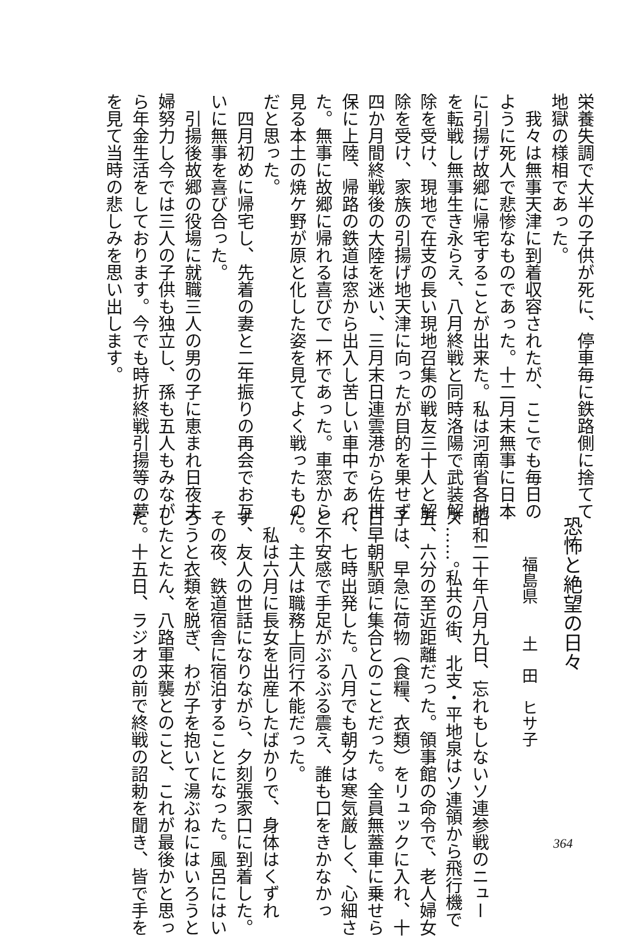栄養失調で大半の子供が死に、停車毎に鉄路側に捨てて
地獄の様相であった。
　我々は無事天津に到着収容されたが、ここでも毎日の
ように死人で悲惨なものであった。十二月末無事に日本
に引揚げ故郷に帰宅することが出来た。私は河南省各地
を転戦し無事生き永らえ、八月終戦と同時洛陽で武装解
除を受け、現地で在支の長い現地召集の戦友三十人と解
除を受け、家族の引揚げ地天津に向ったが目的を果せず
四か月間終戦後の大陸を迷い、三月末日連雲港から佐世
保に上陸、帰路の鉄道は窓から出入し苦しい車中であっ
た。無事に故郷に帰れる喜びで一杯であった。車窓から
見る本土の焼ケ野が原と化した姿を見てよく戦ったもの
だと思った。
　四月初めに帰宅し、先着の妻と二年振りの再会でお互
いに無事を喜び合った。
　引揚後故郷の役場に就職三人の男の子に恵まれ日夜夫
婦努力し今では三人の子供も独立し、孫も五人もみなが
ら年金生活をしております。今でも時折終戦引揚等の夢
を見て当時の悲しみを思い出します。
恐怖と絶望の日々
福島県　　土　田　ヒサ子
昭和二十年八月九日、忘れもしないソ連参戦のニュー
ス……。私共の街、北支・平地泉はソ連領から飛行機で
五、六分の至近距離だった。領事館の命令で、老人婦女
子は、早急に荷物（食糧、衣類）をリュックに入れ、十
日早朝駅頭に集合とのことだった。全員無蓋車に乗せら
れ、七時出発した。八月でも朝夕は寒気厳しく、心細さ
と不安感で手足がぶるぶる震え、誰も口をきかなかっ
た。主人は職務上同行不能だった。
　私は六月に長女を出産したばかりで、身体はくずれ
ず、友人の世話になりながら、夕刻張家口に到着した。
その夜、鉄道宿舎に宿泊することになった。風呂にはい
ろうと衣類を脱ぎ、わが子を抱いて湯ぶねにはいろうと
したとたん、八路軍来襲とのこと、これが最後かと思っ
た。十五日、ラジオの前で終戦の詔勅を聞き、皆で手を
364